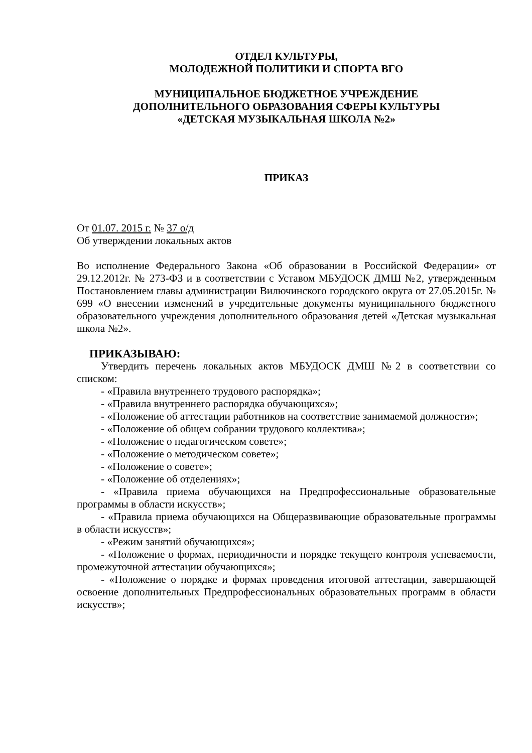ОТДЕЛ КУЛЬТУРЫ,
МОЛОДЕЖНОЙ ПОЛИТИКИ И СПОРТА ВГО
МУНИЦИПАЛЬНОЕ БЮДЖЕТНОЕ УЧРЕЖДЕНИЕ
ДОПОЛНИТЕЛЬНОГО ОБРАЗОВАНИЯ СФЕРЫ КУЛЬТУРЫ
«ДЕТСКАЯ МУЗЫКАЛЬНАЯ ШКОЛА №2»
ПРИКАЗ
От 01.07. 2015 г. № 37 о/д
Об утверждении локальных актов
Во исполнение Федерального Закона «Об образовании в Российской Федерации» от 29.12.2012г. № 273-ФЗ и в соответствии с Уставом МБУДОСК ДМШ №2, утвержденным Постановлением главы администрации Вилючинского городского округа от 27.05.2015г. № 699 «О внесении изменений в учредительные документы муниципального бюджетного образовательного учреждения дополнительного образования детей «Детская музыкальная школа №2».
ПРИКАЗЫВАЮ:
Утвердить перечень локальных актов МБУДОСК ДМШ №2 в соответствии со списком:
- «Правила внутреннего трудового распорядка»;
- «Правила внутреннего распорядка обучающихся»;
- «Положение об аттестации работников на соответствие занимаемой должности»;
- «Положение об общем собрании трудового коллектива»;
- «Положение о педагогическом совете»;
- «Положение о методическом совете»;
- «Положение о совете»;
- «Положение об отделениях»;
- «Правила приема обучающихся на Предпрофессиональные образовательные программы в области искусств»;
- «Правила приема обучающихся на Общеразвивающие образовательные программы в области искусств»;
- «Режим занятий обучающихся»;
- «Положение о формах, периодичности и порядке текущего контроля успеваемости, промежуточной аттестации обучающихся»;
- «Положение о порядке и формах проведения итоговой аттестации, завершающей освоение дополнительных Предпрофессиональных образовательных программ в области искусств»;